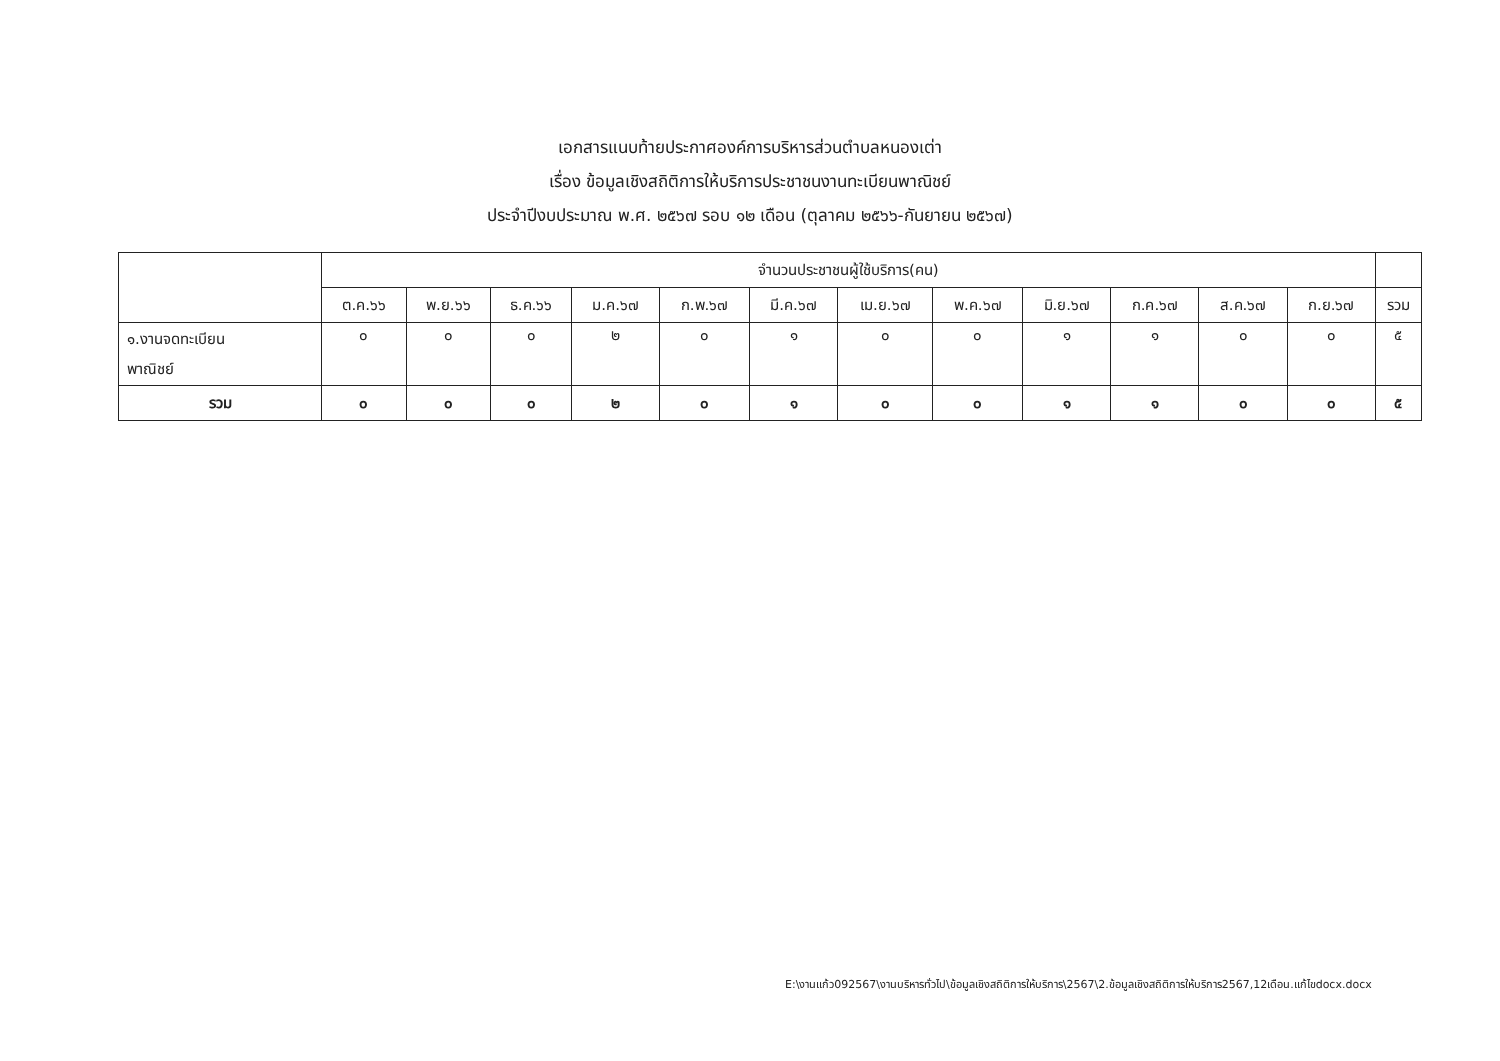เอกสารแนบท้ายประกาศองค์การบริหารส่วนตำบลหนองเต่า
เรื่อง ข้อมูลเชิงสถิติการให้บริการประชาชนงานทะเบียนพาณิชย์
ประจำปีงบประมาณ พ.ศ. ๒๕๖๗ รอบ ๑๒ เดือน (ตุลาคม ๒๕๖๖-กันยายน ๒๕๖๗)
| | จำนวนประชาชนผู้ใช้บริการ(คน) | | | | | | | | | | | | |
| --- | --- | --- | --- | --- | --- | --- | --- | --- | --- | --- | --- | --- | --- |
| | ต.ค.๖๖ | พ.ย.๖๖ | ธ.ค.๖๖ | ม.ค.๖๗ | ก.พ.๖๗ | มี.ค.๖๗ | เม.ย.๖๗ | พ.ค.๖๗ | มิ.ย.๖๗ | ก.ค.๖๗ | ส.ค.๖๗ | ก.ย.๖๗ | รวม |
| ๑.งานจดทะเบียน พาณิชย์ | ๐ | ๐ | ๐ | ๒ | ๐ | ๑ | ๐ | ๐ | ๑ | ๑ | ๐ | ๐ | ๕ |
| รวม | ๐ | ๐ | ๐ | ๒ | ๐ | ๑ | ๐ | ๐ | ๑ | ๑ | ๐ | ๐ | ๕ |
E:\งานแก้ว092567\งานบริหารทั่วไป\ข้อมูลเชิงสถิติการให้บริการ\2567\2.ข้อมูลเชิงสถิติการให้บริการ2567,12เดือน.แก้ไขdocx.docx